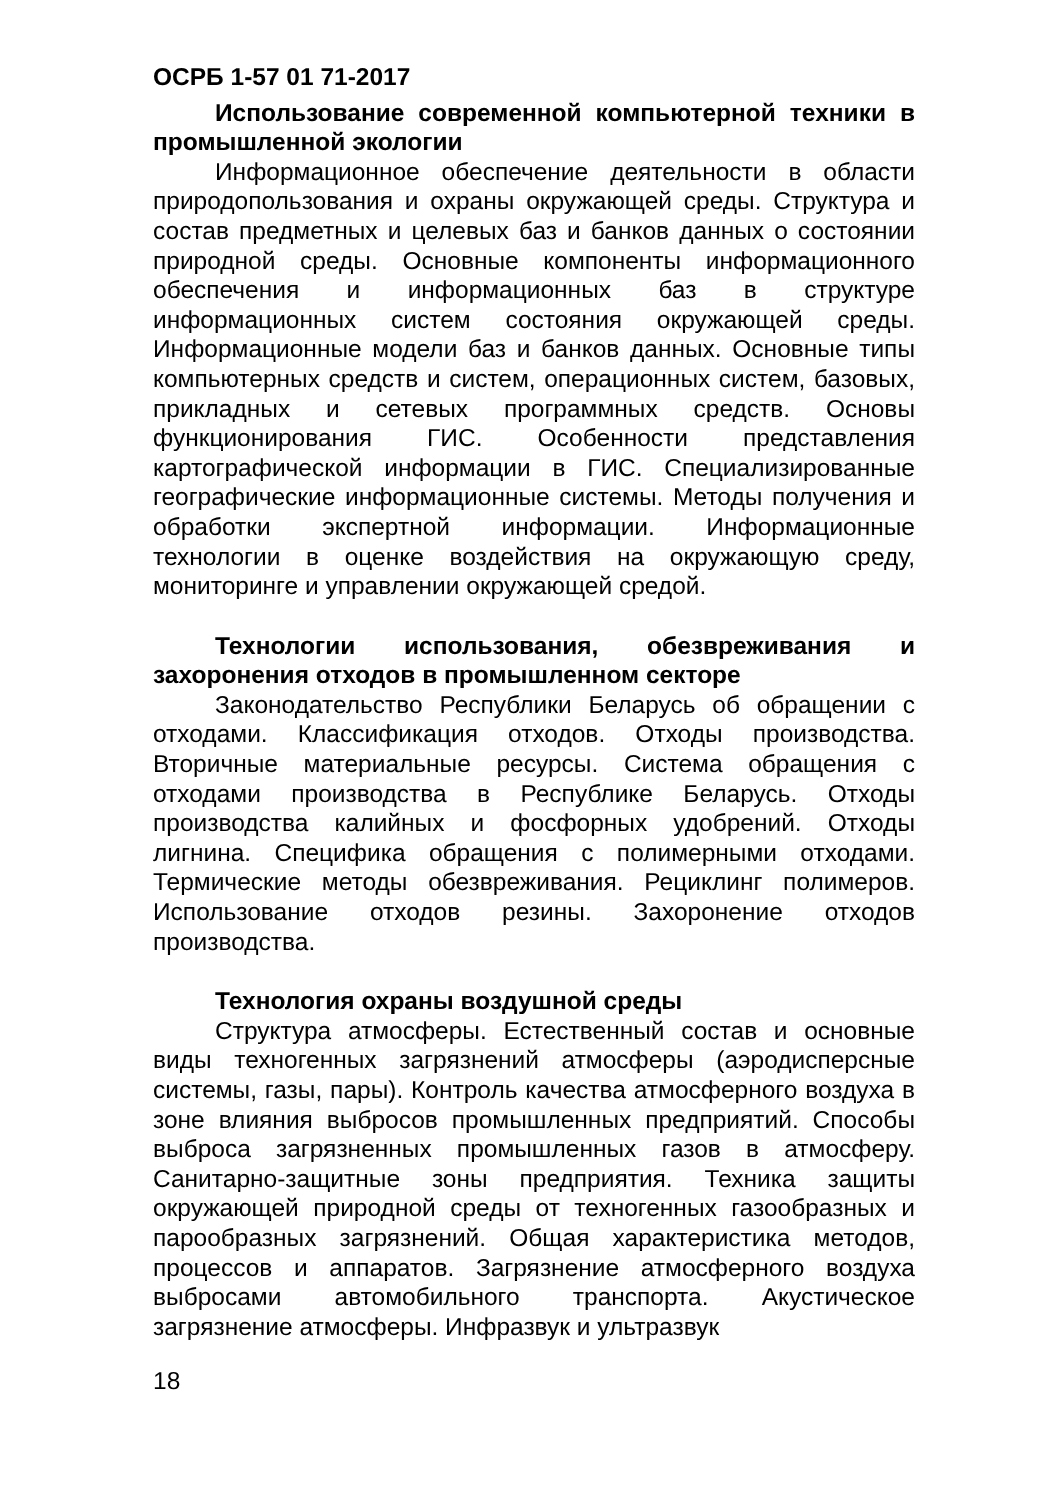ОСРБ 1-57 01 71-2017
Использование современной компьютерной техники в промышленной экологии
Информационное обеспечение деятельности в области природопользования и охраны окружающей среды. Структура и состав предметных и целевых баз и банков данных о состоянии природной среды. Основные компоненты информационного обеспечения и информационных баз в структуре информационных систем состояния окружающей среды. Информационные модели баз и банков данных. Основные типы компьютерных средств и систем, операционных систем, базовых, прикладных и сетевых программных средств. Основы функционирования ГИС. Особенности представления картографической информации в ГИС. Специализированные географические информационные системы. Методы получения и обработки экспертной информации. Информационные технологии в оценке воздействия на окружающую среду, мониторинге и управлении окружающей средой.
Технологии использования, обезвреживания и захоронения отходов в промышленном секторе
Законодательство Республики Беларусь об обращении с отходами. Классификация отходов. Отходы производства. Вторичные материальные ресурсы. Система обращения с отходами производства в Республике Беларусь. Отходы производства калийных и фосфорных удобрений. Отходы лигнина. Специфика обращения с полимерными отходами. Термические методы обезвреживания. Рециклинг полимеров. Использование отходов резины. Захоронение отходов производства.
Технология охраны воздушной среды
Структура атмосферы. Естественный состав и основные виды техногенных загрязнений атмосферы (аэродисперсные системы, газы, пары). Контроль качества атмосферного воздуха в зоне влияния выбросов промышленных предприятий. Способы выброса загрязненных промышленных газов в атмосферу. Санитарно-защитные зоны предприятия. Техника защиты окружающей природной среды от техногенных газообразных и парообразных загрязнений. Общая характеристика методов, процессов и аппаратов. Загрязнение атмосферного воздуха выбросами автомобильного транспорта. Акустическое загрязнение атмосферы. Инфразвук и ультразвук
18